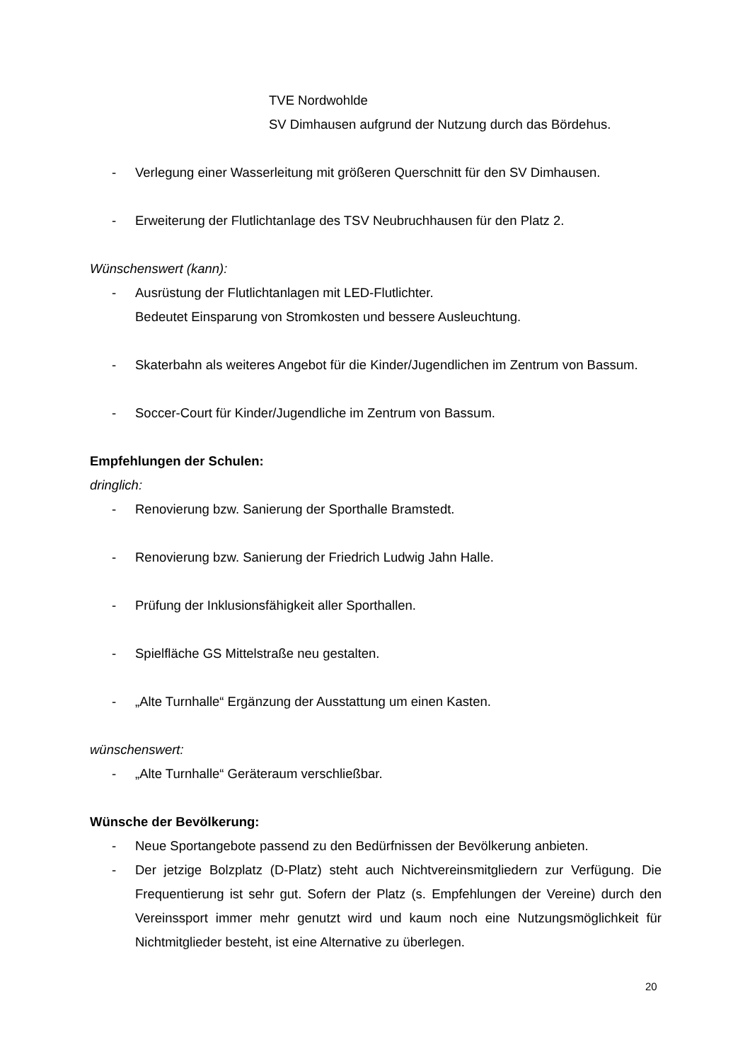TVE Nordwohlde
SV Dimhausen aufgrund der Nutzung durch das Bördehus.
- Verlegung einer Wasserleitung mit größeren Querschnitt für den SV Dimhausen.
- Erweiterung der Flutlichtanlage des TSV Neubruchhausen für den Platz 2.
Wünschenswert (kann):
- Ausrüstung der Flutlichtanlagen mit LED-Flutlichter.
Bedeutet Einsparung von Stromkosten und bessere Ausleuchtung.
- Skaterbahn als weiteres Angebot für die Kinder/Jugendlichen im Zentrum von Bassum.
- Soccer-Court für Kinder/Jugendliche im Zentrum von Bassum.
Empfehlungen der Schulen:
dringlich:
- Renovierung bzw. Sanierung der Sporthalle Bramstedt.
- Renovierung bzw. Sanierung der Friedrich Ludwig Jahn Halle.
- Prüfung der Inklusionsfähigkeit aller Sporthallen.
- Spielfläche GS Mittelstraße neu gestalten.
- „Alte Turnhalle“ Ergänzung der Ausstattung um einen Kasten.
wünschenswert:
- „Alte Turnhalle“ Geräteraum verschließbar.
Wünsche der Bevölkerung:
- Neue Sportangebote passend zu den Bedürfnissen der Bevölkerung anbieten.
- Der jetzige Bolzplatz (D-Platz) steht auch Nichtvereinsmitgliedern zur Verfügung. Die Frequentierung ist sehr gut. Sofern der Platz (s. Empfehlungen der Vereine) durch den Vereinssport immer mehr genutzt wird und kaum noch eine Nutzungsmöglichkeit für Nichtmitglieder besteht, ist eine Alternative zu überlegen.
20